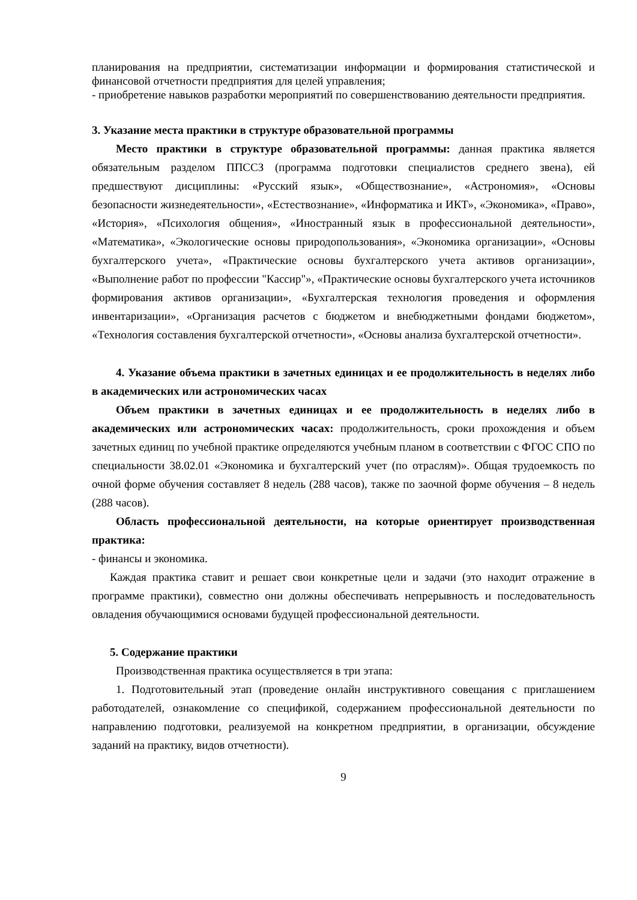планирования на предприятии, систематизации информации и формирования статистической и финансовой отчетности предприятия для целей управления;
- приобретение навыков разработки мероприятий по совершенствованию деятельности предприятия.
3. Указание места практики в структуре образовательной программы
Место практики в структуре образовательной программы: данная практика является обязательным разделом ППССЗ (программа подготовки специалистов среднего звена), ей предшествуют дисциплины: «Русский язык», «Обществознание», «Астрономия», «Основы безопасности жизнедеятельности», «Естествознание», «Информатика и ИКТ», «Экономика», «Право», «История», «Психология общения», «Иностранный язык в профессиональной деятельности», «Математика», «Экологические основы природопользования», «Экономика организации», «Основы бухгалтерского учета», «Практические основы бухгалтерского учета активов организации», «Выполнение работ по профессии "Кассир"», «Практические основы бухгалтерского учета источников формирования активов организации», «Бухгалтерская технология проведения и оформления инвентаризации», «Организация расчетов с бюджетом и внебюджетными фондами бюджетом», «Технология составления бухгалтерской отчетности», «Основы анализа бухгалтерской отчетности».
4. Указание объема практики в зачетных единицах и ее продолжительность в неделях либо в академических или астрономических часах
Объем практики в зачетных единицах и ее продолжительность в неделях либо в академических или астрономических часах: продолжительность, сроки прохождения и объем зачетных единиц по учебной практике определяются учебным планом в соответствии с ФГОС СПО по специальности 38.02.01 «Экономика и бухгалтерский учет (по отраслям)». Общая трудоемкость по очной форме обучения составляет 8 недель (288 часов), также по заочной форме обучения – 8 недель (288 часов).
Область профессиональной деятельности, на которые ориентирует производственная практика:
- финансы и экономика.
Каждая практика ставит и решает свои конкретные цели и задачи (это находит отражение в программе практики), совместно они должны обеспечивать непрерывность и последовательность овладения обучающимися основами будущей профессиональной деятельности.
5. Содержание практики
Производственная практика осуществляется в три этапа:
1. Подготовительный этап (проведение онлайн инструктивного совещания с приглашением работодателей, ознакомление со спецификой, содержанием профессиональной деятельности по направлению подготовки, реализуемой на конкретном предприятии, в организации, обсуждение заданий на практику, видов отчетности).
9